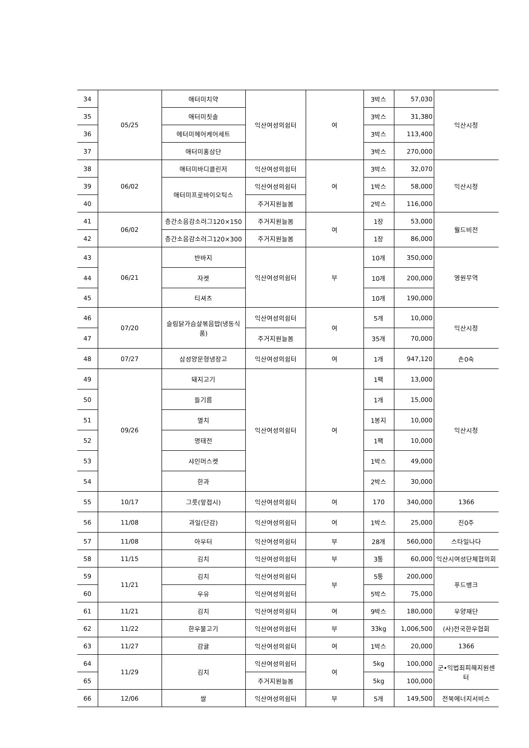| 34 | 05/25 | 애터미치약 | 익산여성의쉼터 | 여 | 3박스 | 57,030 | 익산시청 |
| 35 | | 애터미칫솔 | | | 3박스 | 31,380 | |
| 36 | | 에터미헤어케어세트 | | | 3박스 | 113,400 | |
| 37 | | 애터미홍삼단 | | | 3박스 | 270,000 | |
| 38 | 06/02 | 애터미바디클린저 | 익산여성의쉼터 | 여 | 3박스 | 32,070 | 익산시청 |
| 39 | | 애터미프로바이오틱스 | 익산여성의쉼터 | | 1박스 | 58,000 | |
| 40 | | | 주거지원늘봄 | | 2박스 | 116,000 | |
| 41 | 06/02 | 층간소음감소러그120×150 | 주거지원늘봄 | 여 | 1장 | 53,000 | 월드비전 |
| 42 | | 층간소음감소러그120×300 | 주거지원늘봄 | | 1장 | 86,000 | |
| 43 | 06/21 | 반바지 | 익산여성의쉼터 | 부 | 10개 | 350,000 | 영원무역 |
| 44 | | 자켓 | | | 10개 | 200,000 | |
| 45 | | 티셔츠 | | | 10개 | 190,000 | |
| 46 | 07/20 | 슬림닭가슴살볶음밥(냉동식품) | 익산여성의쉼터 | 여 | 5개 | 10,000 | 익산시청 |
| 47 | | | 주거지원늘봄 | | 35개 | 70,000 | |
| 48 | 07/27 | 삼성양문형냉장고 | 익산여성의쉼터 | 여 | 1개 | 947,120 | 손0숙 |
| 49 | 09/26 | 돼지고기 | 익산여성의쉼터 | 여 | 1팩 | 13,000 | 익산시청 |
| 50 | | 들기름 | | | 1개 | 15,000 | |
| 51 | | 멸치 | | | 1봉지 | 10,000 | |
| 52 | | 명태전 | | | 1팩 | 10,000 | |
| 53 | | 샤인머스켓 | | | 1박스 | 49,000 | |
| 54 | | 한과 | | | 2박스 | 30,000 | |
| 55 | 10/17 | 그릇(앞접시) | 익산여성의쉼터 | 여 | 170 | 340,000 | 1366 |
| 56 | 11/08 | 과일(단감) | 익산여성의쉼터 | 여 | 1박스 | 25,000 | 진0주 |
| 57 | 11/08 | 아우터 | 익산여성의쉼터 | 부 | 28개 | 560,000 | 스타일나다 |
| 58 | 11/15 | 김치 | 익산여성의쉼터 | 부 | 3통 | 60,000 | 익산시여성단체협의회 |
| 59 | 11/21 | 김치 | 익산여성의쉼터 | 부 | 5통 | 200,000 | 푸드뱅크 |
| 60 | | 우유 | 익산여성의쉼터 | | 5박스 | 75,000 | |
| 61 | 11/21 | 김치 | 익산여성의쉼터 | 여 | 9박스 | 180,000 | 우양재단 |
| 62 | 11/22 | 한우불고기 | 익산여성의쉼터 | 부 | 33kg | 1,006,500 | (사)전국한우협회 |
| 63 | 11/27 | 감귤 | 익산여성의쉼터 | 여 | 1박스 | 20,000 | 1366 |
| 64 | 11/29 | 김치 | 익산여성의쉼터 | 여 | 5kg | 100,000 | 군•익법죄피해지원센터 |
| 65 | | | 주거지원늘봄 | | 5kg | 100,000 | |
| 66 | 12/06 | 쌀 | 익산여성의쉼터 | 부 | 5개 | 149,500 | 전북에너지서비스 |